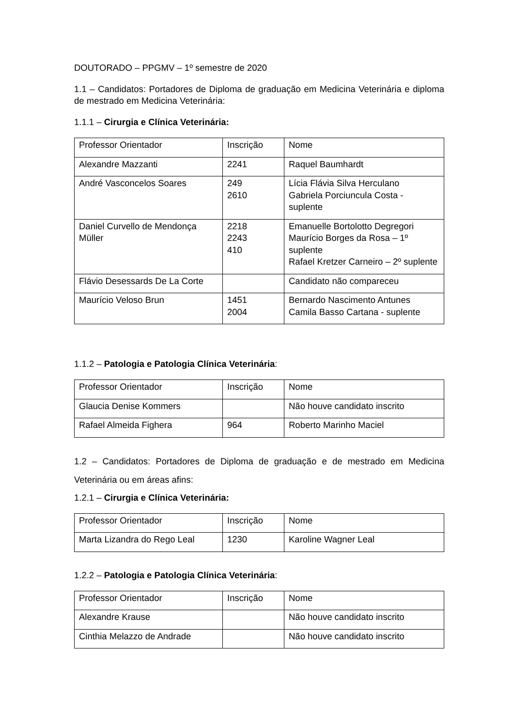DOUTORADO – PPGMV – 1º semestre de 2020
1.1 – Candidatos: Portadores de Diploma de graduação em Medicina Veterinária e diploma de mestrado em Medicina Veterinária:
1.1.1 – Cirurgia e Clínica Veterinária:
| Professor Orientador | Inscrição | Nome |
| Alexandre Mazzanti | 2241 | Raquel Baumhardt |
| André Vasconcelos Soares | 249 2610 | Lícia Flávia Silva Herculano Gabriela Porciuncula Costa - suplente |
| Daniel Curvello de Mendonça Müller | 2218 2243 410 | Emanuelle Bortolotto Degregori Maurício Borges da Rosa – 1º suplente Rafael Kretzer Carneiro – 2º suplente |
| Flávio Desessards De La Corte | | Candidato não compareceu |
| Maurício Veloso Brun | 1451 2004 | Bernardo Nascimento Antunes Camila Basso Cartana - suplente |
1.1.2 – Patologia e Patologia Clínica Veterinária:
| Professor Orientador | Inscrição | Nome |
| Glaucia Denise Kommers | | Não houve candidato inscrito |
| Rafael Almeida Fighera | 964 | Roberto Marinho Maciel |
1.2 – Candidatos: Portadores de Diploma de graduação e de mestrado em Medicina Veterinária ou em áreas afins:
1.2.1 – Cirurgia e Clínica Veterinária:
| Professor Orientador | Inscrição | Nome |
| Marta Lizandra do Rego Leal | 1230 | Karoline Wagner Leal |
1.2.2 – Patologia e Patologia Clínica Veterinária:
| Professor Orientador | Inscrição | Nome |
| Alexandre Krause | | Não houve candidato inscrito |
| Cinthia Melazzo de Andrade | | Não houve candidato inscrito |